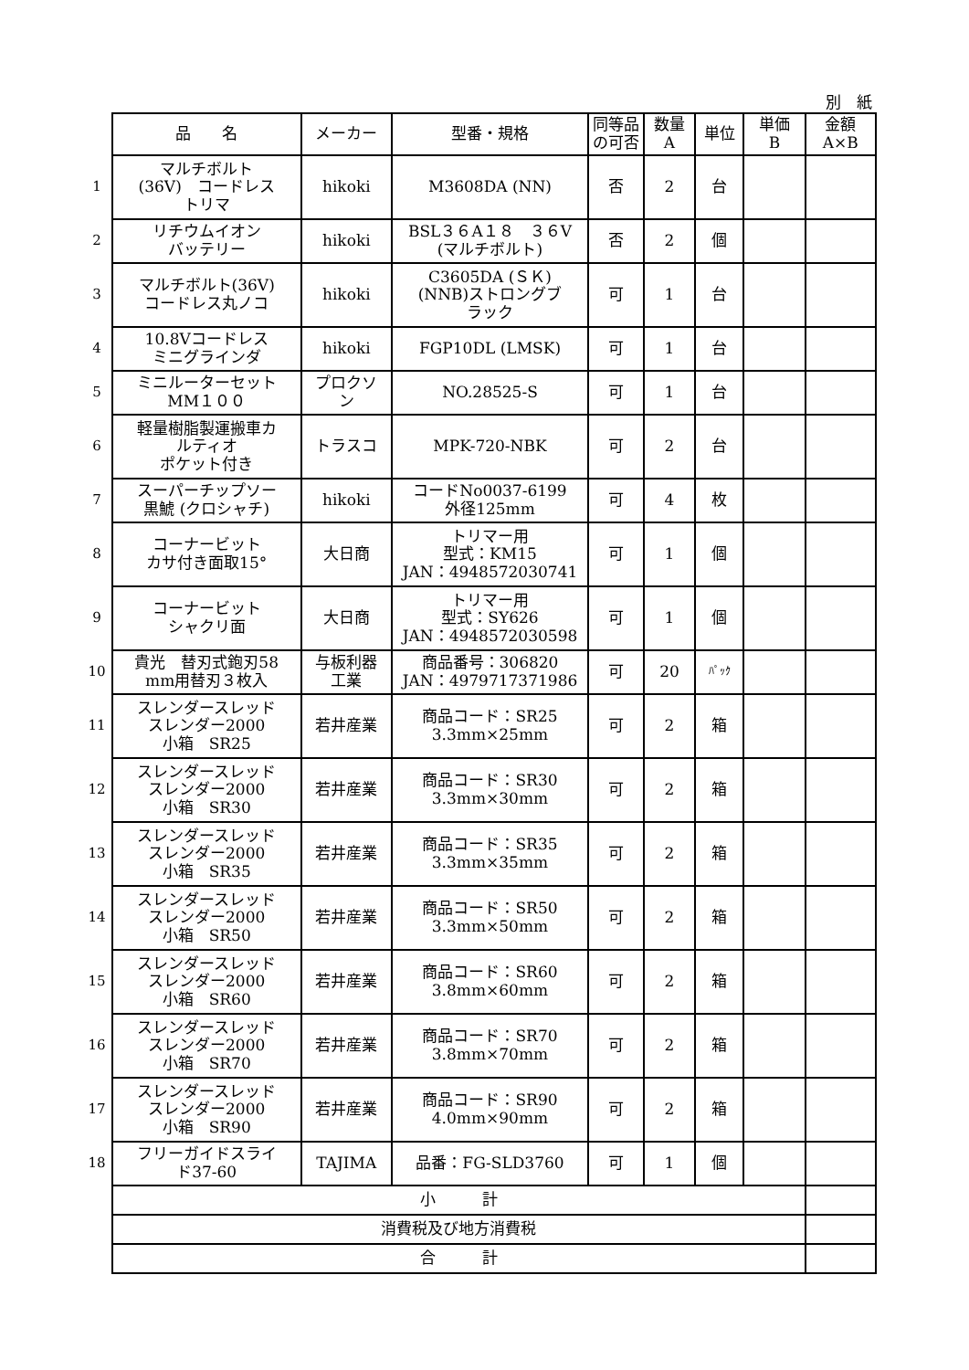別　紙
| | 品 名 | メーカー | 型番・規格 | 同等品 の可否 | 数量 A | 単位 | 単価 B | 金額 A×B |
| --- | --- | --- | --- | --- | --- | --- | --- | --- |
| 1 | マルチボルト (36V) コードレス トリマ | hikoki | M3608DA (NN) | 否 | 2 | 台 | | |
| 2 | リチウムイオン バッテリー | hikoki | BSL３６A１８ ３６V (マルチボルト) | 否 | 2 | 個 | | |
| 3 | マルチボルト(36V) コードレス丸ノコ | hikoki | C3605DA (ＳＫ) (NNB)ストロングブ ラック | 可 | 1 | 台 | | |
| 4 | 10.8Vコードレス ミニグラインダ | hikoki | FGP10DL (LMSK) | 可 | 1 | 台 | | |
| 5 | ミニルーターセット MM１００ | プロクソ ン | NO.28525-S | 可 | 1 | 台 | | |
| 6 | 軽量樹脂製運搬車カ ルティオ ポケット付き | トラスコ | MPK-720-NBK | 可 | 2 | 台 | | |
| 7 | スーパーチップソー 黒鯱 (クロシャチ) | hikoki | コードNo0037-6199 外径125mm | 可 | 4 | 枚 | | |
| 8 | コーナービット カサ付き面取15° | 大日商 | トリマー用 型式：KM15 JAN：4948572030741 | 可 | 1 | 個 | | |
| 9 | コーナービット シャクリ面 | 大日商 | トリマー用 型式：SY626 JAN：4948572030598 | 可 | 1 | 個 | | |
| 10 | 貴光 替刃式鉋刃58 mm用替刃３枚入 | 与板利器 工業 | 商品番号：306820 JAN：4979717371986 | 可 | 20 | ﾊﾟｯｸ | | |
| 11 | スレンダースレッド スレンダー2000 小箱 SR25 | 若井産業 | 商品コード：SR25 3.3mm×25mm | 可 | 2 | 箱 | | |
| 12 | スレンダースレッド スレンダー2000 小箱 SR30 | 若井産業 | 商品コード：SR30 3.3mm×30mm | 可 | 2 | 箱 | | |
| 13 | スレンダースレッド スレンダー2000 小箱 SR35 | 若井産業 | 商品コード：SR35 3.3mm×35mm | 可 | 2 | 箱 | | |
| 14 | スレンダースレッド スレンダー2000 小箱 SR50 | 若井産業 | 商品コード：SR50 3.3mm×50mm | 可 | 2 | 箱 | | |
| 15 | スレンダースレッド スレンダー2000 小箱 SR60 | 若井産業 | 商品コード：SR60 3.8mm×60mm | 可 | 2 | 箱 | | |
| 16 | スレンダースレッド スレンダー2000 小箱 SR70 | 若井産業 | 商品コード：SR70 3.8mm×70mm | 可 | 2 | 箱 | | |
| 17 | スレンダースレッド スレンダー2000 小箱 SR90 | 若井産業 | 商品コード：SR90 4.0mm×90mm | 可 | 2 | 箱 | | |
| 18 | フリーガイドスライ ド37-60 | TAJIMA | 品番：FG-SLD3760 | 可 | 1 | 個 | | |
| | 小 計 | | | | | | | |
| | 消費税及び地方消費税 | | | | | | | |
| | 合 計 | | | | | | | |